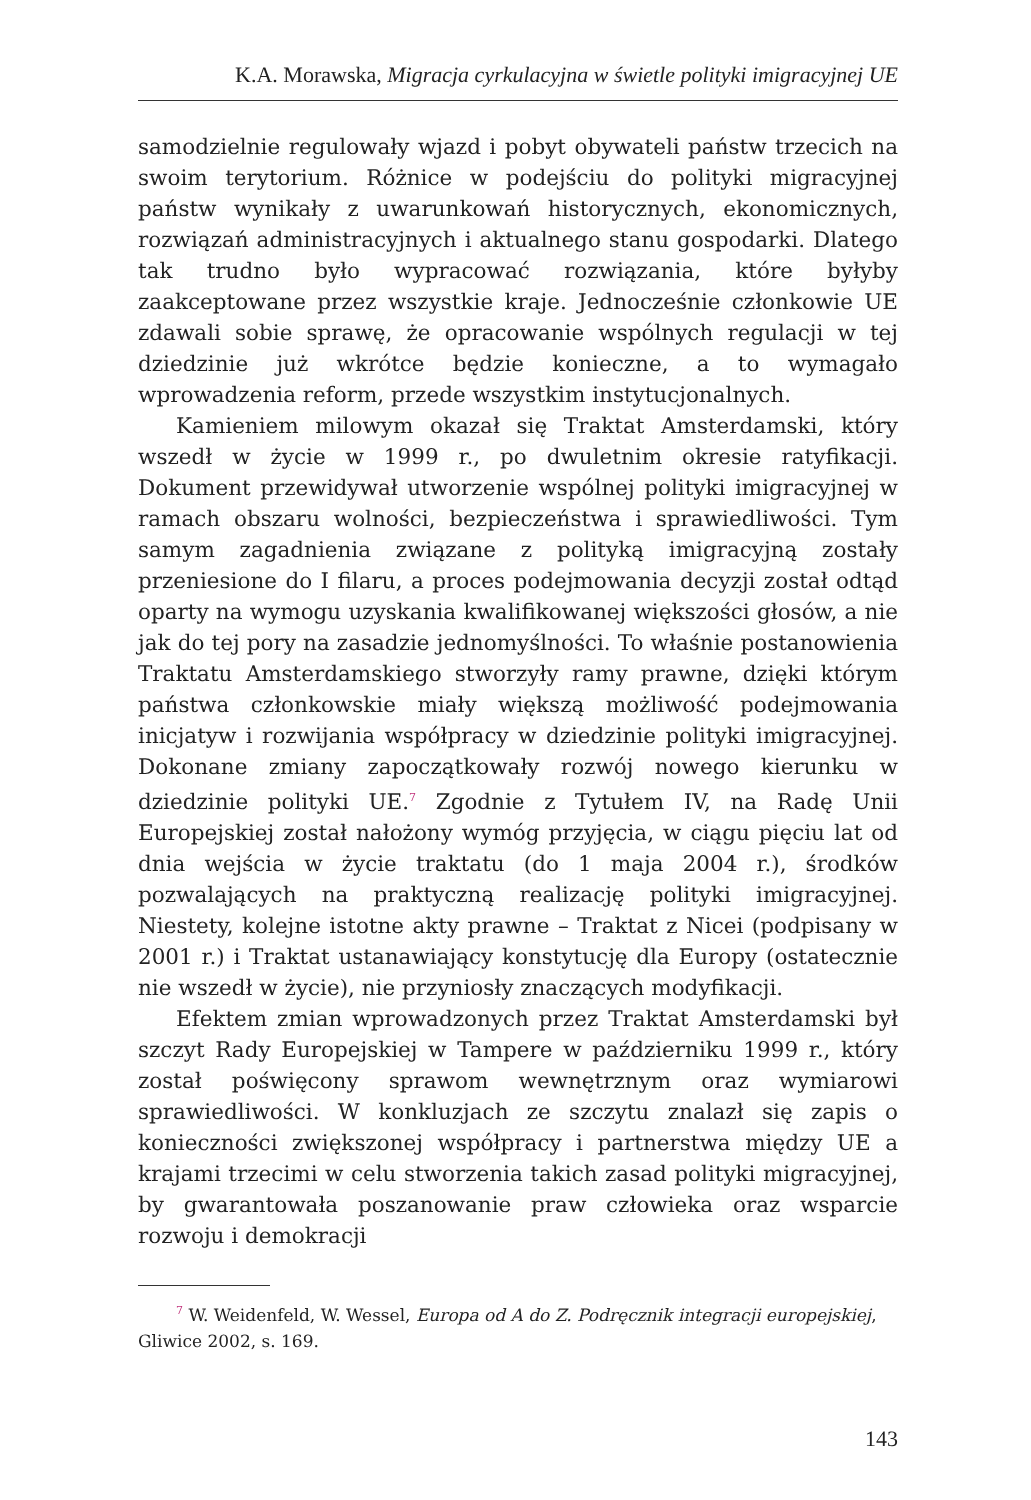K.A. Morawska, Migracja cyrkulacyjna w świetle polityki imigracyjnej UE
samodzielnie regulowały wjazd i pobyt obywateli państw trzecich na swoim terytorium. Różnice w podejściu do polityki migracyjnej państw wynikały z uwarunkowań historycznych, ekonomicznych, rozwiązań administracyjnych i aktualnego stanu gospodarki. Dlatego tak trudno było wypracować rozwiązania, które byłyby zaakceptowane przez wszystkie kraje. Jednocześnie członkowie UE zdawali sobie sprawę, że opracowanie wspólnych regulacji w tej dziedzinie już wkrótce będzie konieczne, a to wymagało wprowadzenia reform, przede wszystkim instytucjonalnych.
Kamieniem milowym okazał się Traktat Amsterdamski, który wszedł w życie w 1999 r., po dwuletnim okresie ratyfikacji. Dokument przewidywał utworzenie wspólnej polityki imigracyjnej w ramach obszaru wolności, bezpieczeństwa i sprawiedliwości. Tym samym zagadnienia związane z polityką imigracyjną zostały przeniesione do I filaru, a proces podejmowania decyzji został odtąd oparty na wymogu uzyskania kwalifikowanej większości głosów, a nie jak do tej pory na zasadzie jednomyślności. To właśnie postanowienia Traktatu Amsterdamskiego stworzyły ramy prawne, dzięki którym państwa członkowskie miały większą możliwość podejmowania inicjatyw i rozwijania współpracy w dziedzinie polityki imigracyjnej. Dokonane zmiany zapoczątkowały rozwój nowego kierunku w dziedzinie polityki UE.<sup>7</sup> Zgodnie z Tytułem IV, na Radę Unii Europejskiej został nałożony wymóg przyjęcia, w ciągu pięciu lat od dnia wejścia w życie traktatu (do 1 maja 2004 r.), środków pozwalających na praktyczną realizację polityki imigracyjnej. Niestety, kolejne istotne akty prawne – Traktat z Nicei (podpisany w 2001 r.) i Traktat ustanawiający konstytucję dla Europy (ostatecznie nie wszedł w życie), nie przyniosły znaczących modyfikacji.
Efektem zmian wprowadzonych przez Traktat Amsterdamski był szczyt Rady Europejskiej w Tampere w październiku 1999 r., który został poświęcony sprawom wewnętrznym oraz wymiarowi sprawiedliwości. W konkluzjach ze szczytu znalazł się zapis o konieczności zwiększonej współpracy i partnerstwa między UE a krajami trzecimi w celu stworzenia takich zasad polityki migracyjnej, by gwarantowała poszanowanie praw człowieka oraz wsparcie rozwoju i demokracji
<sup>7</sup> W. Weidenfeld, W. Wessel, Europa od A do Z. Podręcznik integracji europejskiej, Gliwice 2002, s. 169.
143